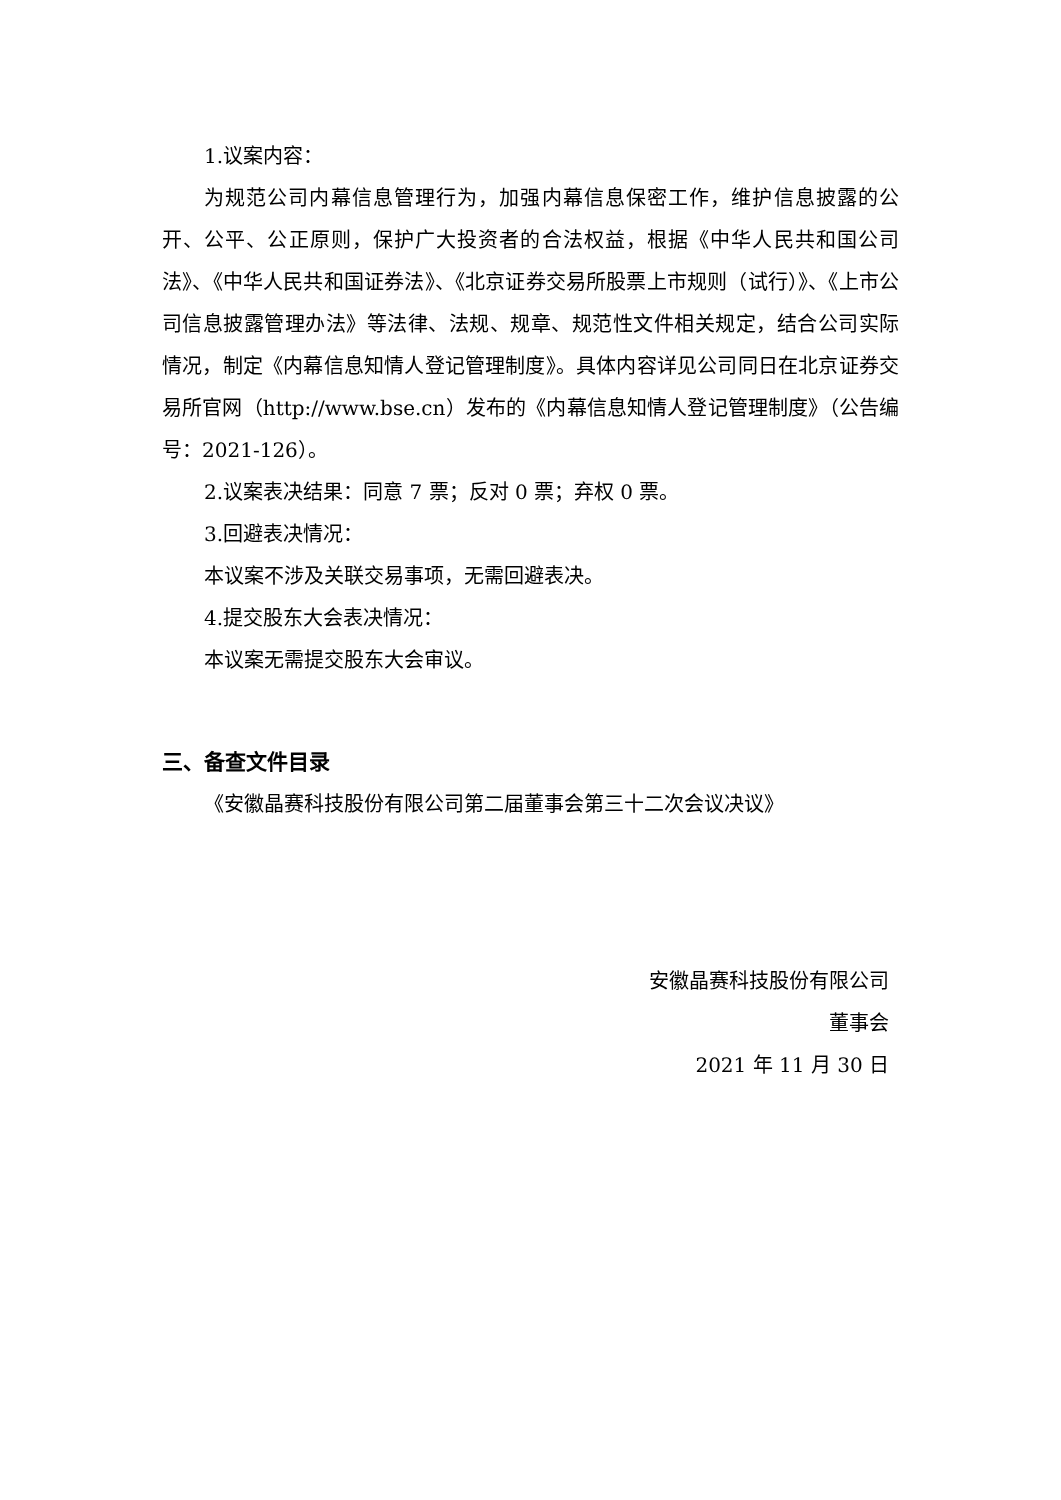1.议案内容：
为规范公司内幕信息管理行为，加强内幕信息保密工作，维护信息披露的公开、公平、公正原则，保护广大投资者的合法权益，根据《中华人民共和国公司法》、《中华人民共和国证券法》、《北京证券交易所股票上市规则（试行）》、《上市公司信息披露管理办法》等法律、法规、规章、规范性文件相关规定，结合公司实际情况，制定《内幕信息知情人登记管理制度》。具体内容详见公司同日在北京证券交易所官网（http://www.bse.cn）发布的《内幕信息知情人登记管理制度》（公告编号：2021-126）。
2.议案表决结果：同意 7 票；反对 0 票；弃权 0 票。
3.回避表决情况：
本议案不涉及关联交易事项，无需回避表决。
4.提交股东大会表决情况：
本议案无需提交股东大会审议。
三、备查文件目录
《安徽晶赛科技股份有限公司第二届董事会第三十二次会议决议》
安徽晶赛科技股份有限公司
董事会
2021 年 11 月 30 日